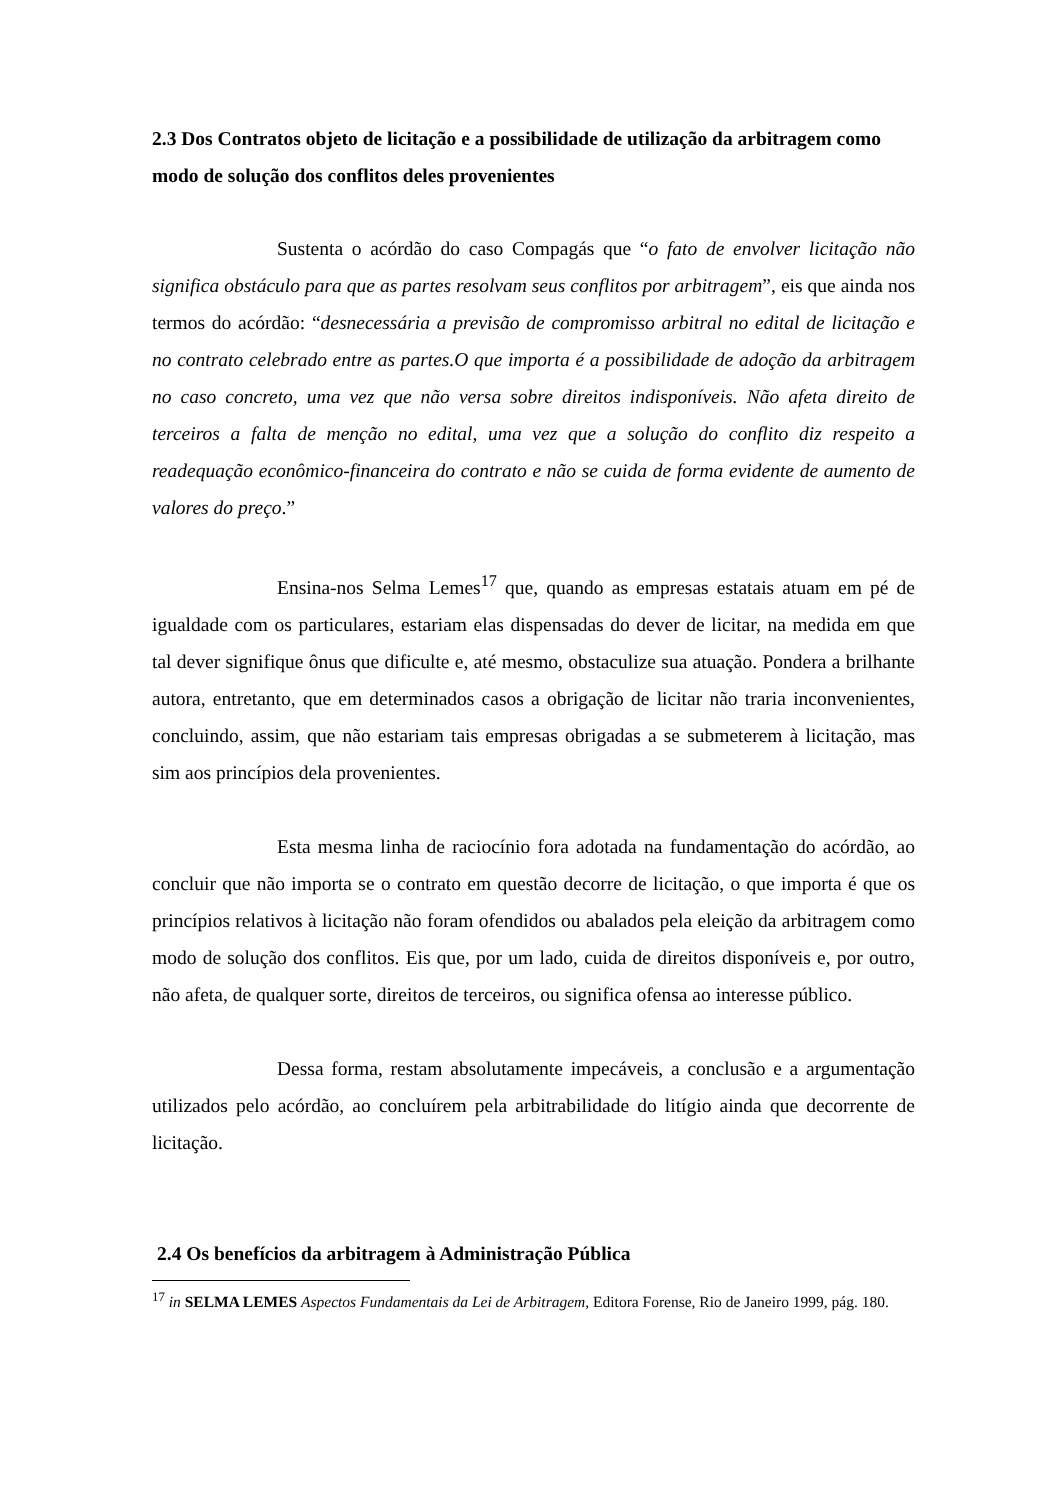2.3 Dos Contratos objeto de licitação e a possibilidade de utilização da arbitragem como modo de solução dos conflitos deles provenientes
Sustenta o acórdão do caso Compagás que “o fato de envolver licitação não significa obstáculo para que as partes resolvam seus conflitos por arbitragem”, eis que ainda nos termos do acórdão: “desnecessária a previsão de compromisso arbitral no edital de licitação e no contrato celebrado entre as partes.O que importa é a possibilidade de adoção da arbitragem no caso concreto, uma vez que não versa sobre direitos indisponíveis. Não afeta direito de terceiros a falta de menção no edital, uma vez que a solução do conflito diz respeito a readequação econômico-financeira do contrato e não se cuida de forma evidente de aumento de valores do preço.”
Ensina-nos Selma Lemes<sup>17</sup> que, quando as empresas estatais atuam em pé de igualdade com os particulares, estariam elas dispensadas do dever de licitar, na medida em que tal dever signifique ônus que dificulte e, até mesmo, obstaculize sua atuação. Pondera a brilhante autora, entretanto, que em determinados casos a obrigação de licitar não traria inconvenientes, concluindo, assim, que não estariam tais empresas obrigadas a se submeterem à licitação, mas sim aos princípios dela provenientes.
Esta mesma linha de raciocínio fora adotada na fundamentação do acórdão, ao concluir que não importa se o contrato em questão decorre de licitação, o que importa é que os princípios relativos à licitação não foram ofendidos ou abalados pela eleição da arbitragem como modo de solução dos conflitos. Eis que, por um lado, cuida de direitos disponíveis e, por outro, não afeta, de qualquer sorte, direitos de terceiros, ou significa ofensa ao interesse público.
Dessa forma, restam absolutamente impecáveis, a conclusão e a argumentação utilizados pelo acórdão, ao concluírem pela arbitrabilidade do litígio ainda que decorrente de licitação.
2.4 Os benefícios da arbitragem à Administração Pública
<sup>17</sup> in SELMA LEMES Aspectos Fundamentais da Lei de Arbitragem, Editora Forense, Rio de Janeiro 1999, pág. 180.